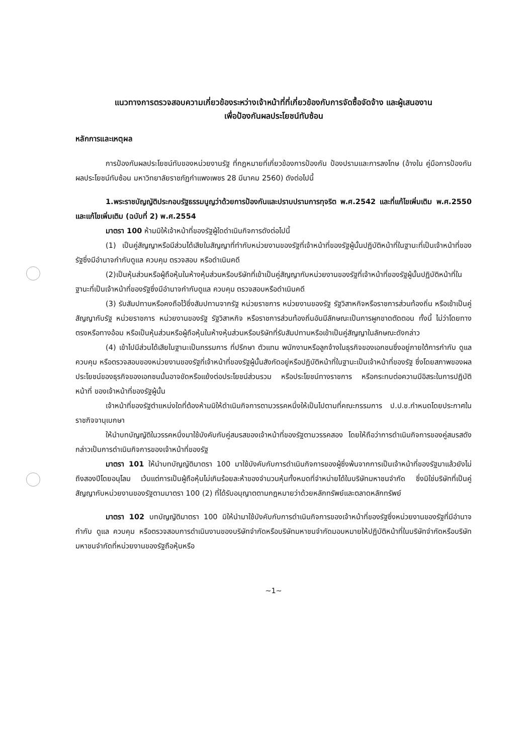แนวทางการตรวจสอบความเกี่ยวข้องระหว่างเจ้าหน้าที่ที่เกี่ยวข้องกับการจัดซื้อจัดจ้าง และผู้เสนองาน
เพื่อป้องกันผลประโยชน์ทับซ้อน
หลักการและเหตุผล
การป้องกันผลประโยชน์ทับของหน่วยงานรัฐ ที่กฎหมายที่เกี่ยวข้องการป้องกัน ป้องปรามและการลงโทษ (อ้างใน คู่มือการป้องกันผลประโยชน์ทับซ้อน มหาวิทยาลัยราชภัฏกำแพงเพชร 28 มีนาคม 2560) ดังต่อไปนี้
1.พระราชบัญญัติประกอบรัฐธรรมนูญว่าด้วยการป้องกันและปราบปรามการทุจริต พ.ศ.2542 และที่แก้ไขเพิ่มเติม พ.ศ.2550 และแก้ไขเพิ่มเติม (ฉบับที่ 2) พ.ศ.2554
มาตรา 100 ห้ามมิให้เจ้าหน้าที่ของรัฐผู้ใดดำเนินกิจการดังต่อไปนี้
(1) เป็นคู่สัญญาหรือมีส่วนได้เสียในสัญญาที่ทำกับหน่วยงานของรัฐที่เจ้าหน้าที่ของรัฐผู้นั้นปฏิบัติหน้าที่ในฐานะที่เป็นเจ้าหน้าที่ของรัฐซึ่งมีอำนาจกำกับดูแล ควบคุม ตรวจสอบ หรือดำเนินคดี
(2)เป็นหุ้นส่วนหรือผู้ถือหุ้นในห้างหุ้นส่วนหรือบริษัทที่เข้าเป็นคู่สัญญากับหน่วยงานของรัฐที่เจ้าหน้าที่ของรัฐผู้นั้นปฏิบัติหน้าที่ในฐานะที่เป็นเจ้าหน้าที่ของรัฐซึ่งมีอำนาจกำกับดูแล ควบคุม ตรวจสอบหรือดำเนินคดี
(3) รับสัมปทานหรือคงถือไว้ซึ่งสัมปทานจากรัฐ หน่วยราชการ หน่วยงานของรัฐ รัฐวิสาหกิจหรือราชการส่วนท้องถิ่น หรือเข้าเป็นคู่สัญญากับรัฐ หน่วยราชการ หน่วยงานของรัฐ รัฐวิสาหกิจ หรือราชการส่วนท้องถิ่นอันมีลักษณะเป็นการผูกขาดตัดตอน ทั้งนี้ ไม่ว่าโดยทางตรงหรือทางอ้อม หรือเป็นหุ้นส่วนหรือผู้ถือหุ้นในห้างหุ้นส่วนหรือบริษัทที่รับสัมปทานหรือเข้าเป็นคู่สัญญาในลักษณะดังกล่าว
(4) เข้าไปมีส่วนได้เสียในฐานะเป็นกรรมการ ที่ปรึกษา ตัวแทน พนักงานหรือลูกจ้างในธุรกิจของเอกชนซึ่งอยู่ภายใต้การกำกับ ดูแล ควบคุม หรือตรวจสอบของหน่วยงานของรัฐที่เจ้าหน้าที่ของรัฐผู้นั้นสังกัดอยู่หรือปฏิบัติหน้าที่ในฐานะเป็นเจ้าหน้าที่ของรัฐ ซึ่งโดยสภาพของผลประโยชน์ของธุรกิจของเอกชนนั้นอาจขัดหรือแย้งต่อประโยชน์ส่วนรวม หรือประโยชน์ทางราชการ หรือกระทบต่อความมีอิสระในการปฏิบัติหน้าที่ ของเจ้าหน้าที่ของรัฐผู้นั้น
เจ้าหน้าที่ของรัฐตำแหน่งใดที่ต้องห้ามมิให้ดำเนินกิจการตามวรรคหนึ่งให้เป็นไปตามที่คณะกรรมการ ป.ป.ช.กำหนดโดยประกาศในราชกิจจานุเบกษา
ให้นำบทบัญญัติในวรรคหนึ่งมาใช้บังคับกับคู่สมรสของเจ้าหน้าที่ของรัฐตามวรรคสอง โดยให้ถือว่าการดำเนินกิจการของคู่สมรสดังกล่าวเป็นการดำเนินกิจการของเจ้าหน้าที่ของรัฐ
มาตรา 101 ให้นำบทบัญญัติมาตรา 100 มาใช้บังคับกับการดำเนินกิจการของผู้ซึ่งพ้นจากการเป็นเจ้าหน้าที่ของรัฐมาแล้วยังไม่ถึงสองปีโดยอนุโลม เว้นแต่การเป็นผู้ถือหุ้นไม่เกินร้อยละห้าของจำนวนหุ้นทั้งหมดที่จำหน่ายได้ในบริษัทมหาชนจำกัด ซึ่งมิใช่บริษัทที่เป็นคู่สัญญากับหน่วยงานของรัฐตามมาตรา 100 (2) ที่ได้รับอนุญาตตามกฎหมายว่าด้วยหลักทรัพย์และตลาดหลักทรัพย์
มาตรา 102 บทบัญญัติมาตรา 100 มิให้นำมาใช้บังคับกับการดำเนินกิจการของเจ้าหน้าที่ของรัฐซึ่งหน่วยงานของรัฐที่มีอำนาจกำกับ ดูแล ควบคุม หรือตรวจสอบการดำเนินงานของบริษัทจำกัดหรือบริษัทมหาชนจำกัดมอบหมายให้ปฏิบัติหน้าที่ในบริษัทจำกัดหรือบริษัทมหาชนจำกัดที่หน่วยงานของรัฐถือหุ้นหรือ
~1~